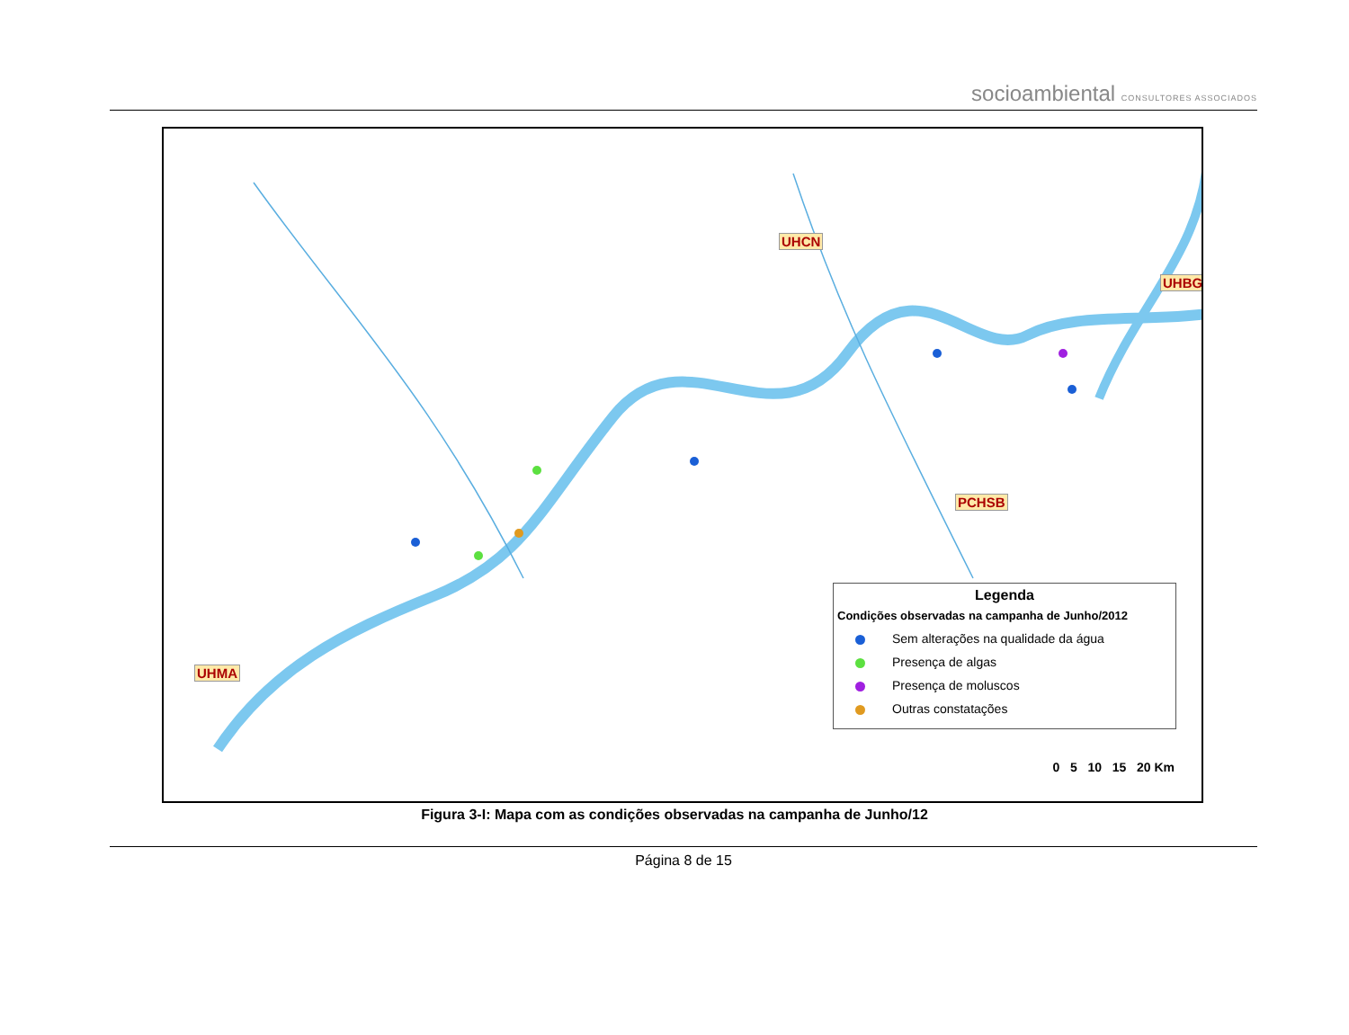socioambiental CONSULTORES ASSOCIADOS
UHCN
UHBG
PCHSB
UHMA
Legenda
Condições observadas na campanha de Junho/2012
Sem alterações na qualidade da água
Presença de algas
Presença de moluscos
Outras constatações
0 5 10 15 20 Km
Figura 3-I: Mapa com as condições observadas na campanha de Junho/12
Página 8 de 15